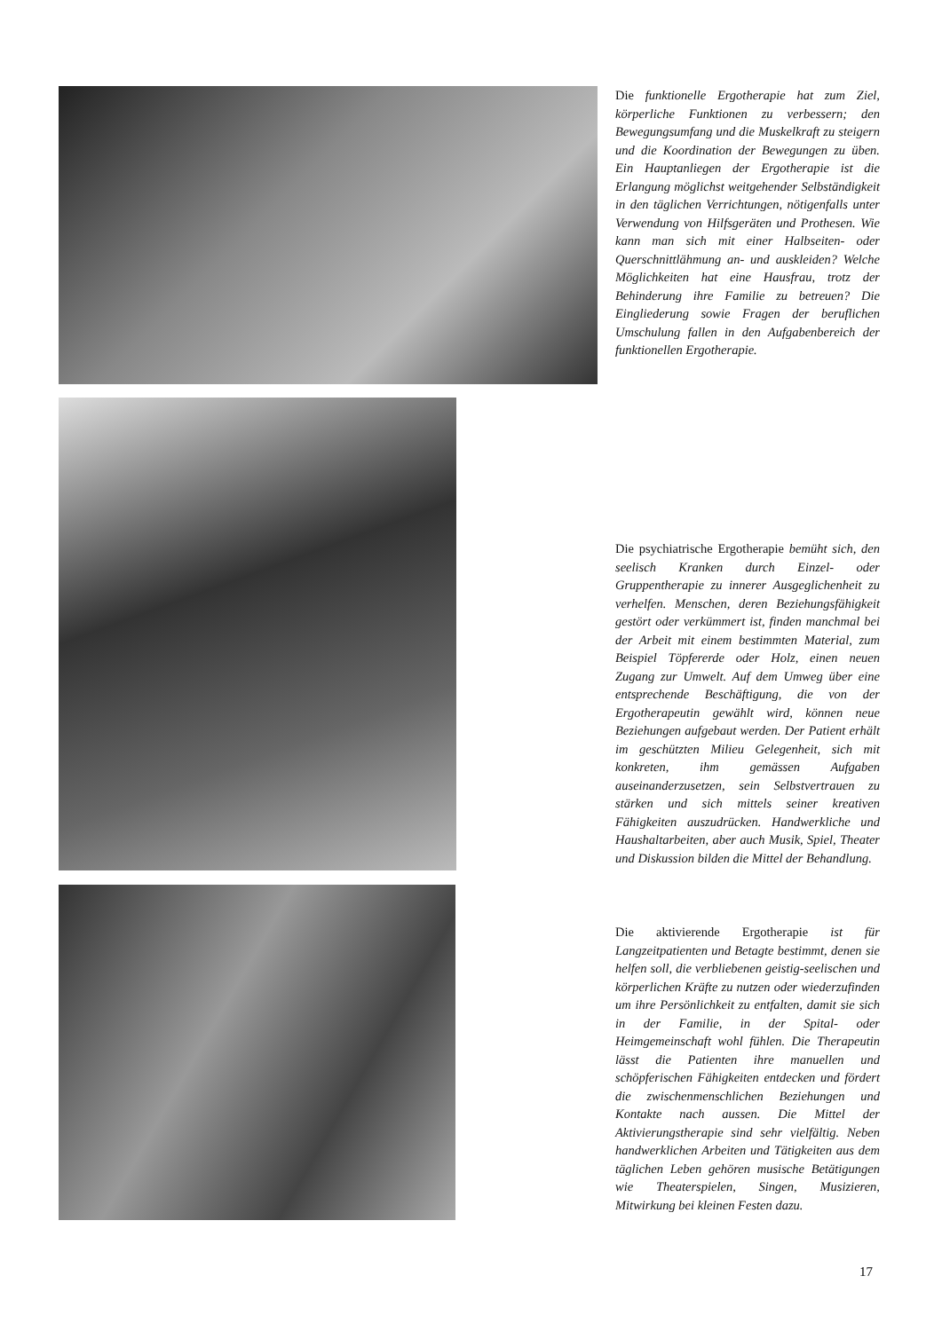Die funktionelle Ergotherapie hat zum Ziel, körperliche Funktionen zu verbessern; den Bewegungsumfang und die Muskelkraft zu steigern und die Koordination der Bewegungen zu üben. Ein Hauptanliegen der Ergotherapie ist die Erlangung möglichst weitgehender Selbständigkeit in den täglichen Verrichtungen, nötigenfalls unter Verwendung von Hilfsgeräten und Prothesen. Wie kann man sich mit einer Halbseiten- oder Querschnittlähmung an- und auskleiden? Welche Möglichkeiten hat eine Hausfrau, trotz der Behinderung ihre Familie zu betreuen? Die Eingliederung sowie Fragen der beruflichen Umschulung fallen in den Aufgabenbereich der funktionellen Ergotherapie.
Die psychiatrische Ergotherapie bemüht sich, den seelisch Kranken durch Einzel- oder Gruppentherapie zu innerer Ausgeglichenheit zu verhelfen. Menschen, deren Beziehungsfähigkeit gestört oder verkümmert ist, finden manchmal bei der Arbeit mit einem bestimmten Material, zum Beispiel Töpfererde oder Holz, einen neuen Zugang zur Umwelt. Auf dem Umweg über eine entsprechende Beschäftigung, die von der Ergotherapeutin gewählt wird, können neue Beziehungen aufgebaut werden. Der Patient erhält im geschützten Milieu Gelegenheit, sich mit konkreten, ihm gemässen Aufgaben auseinanderzusetzen, sein Selbstvertrauen zu stärken und sich mittels seiner kreativen Fähigkeiten auszudrücken. Handwerkliche und Haushaltarbeiten, aber auch Musik, Spiel, Theater und Diskussion bilden die Mittel der Behandlung.
Die aktivierende Ergotherapie ist für Langzeitpatienten und Betagte bestimmt, denen sie helfen soll, die verbliebenen geistig-seelischen und körperlichen Kräfte zu nutzen oder wiederzufinden um ihre Persönlichkeit zu entfalten, damit sie sich in der Familie, in der Spital- oder Heimgemeinschaft wohl fühlen. Die Therapeutin lässt die Patienten ihre manuellen und schöpferischen Fähigkeiten entdecken und fördert die zwischenmenschlichen Beziehungen und Kontakte nach aussen. Die Mittel der Aktivierungstherapie sind sehr vielfältig. Neben handwerklichen Arbeiten und Tätigkeiten aus dem täglichen Leben gehören musische Betätigungen wie Theaterspielen, Singen, Musizieren, Mitwirkung bei kleinen Festen dazu.
17